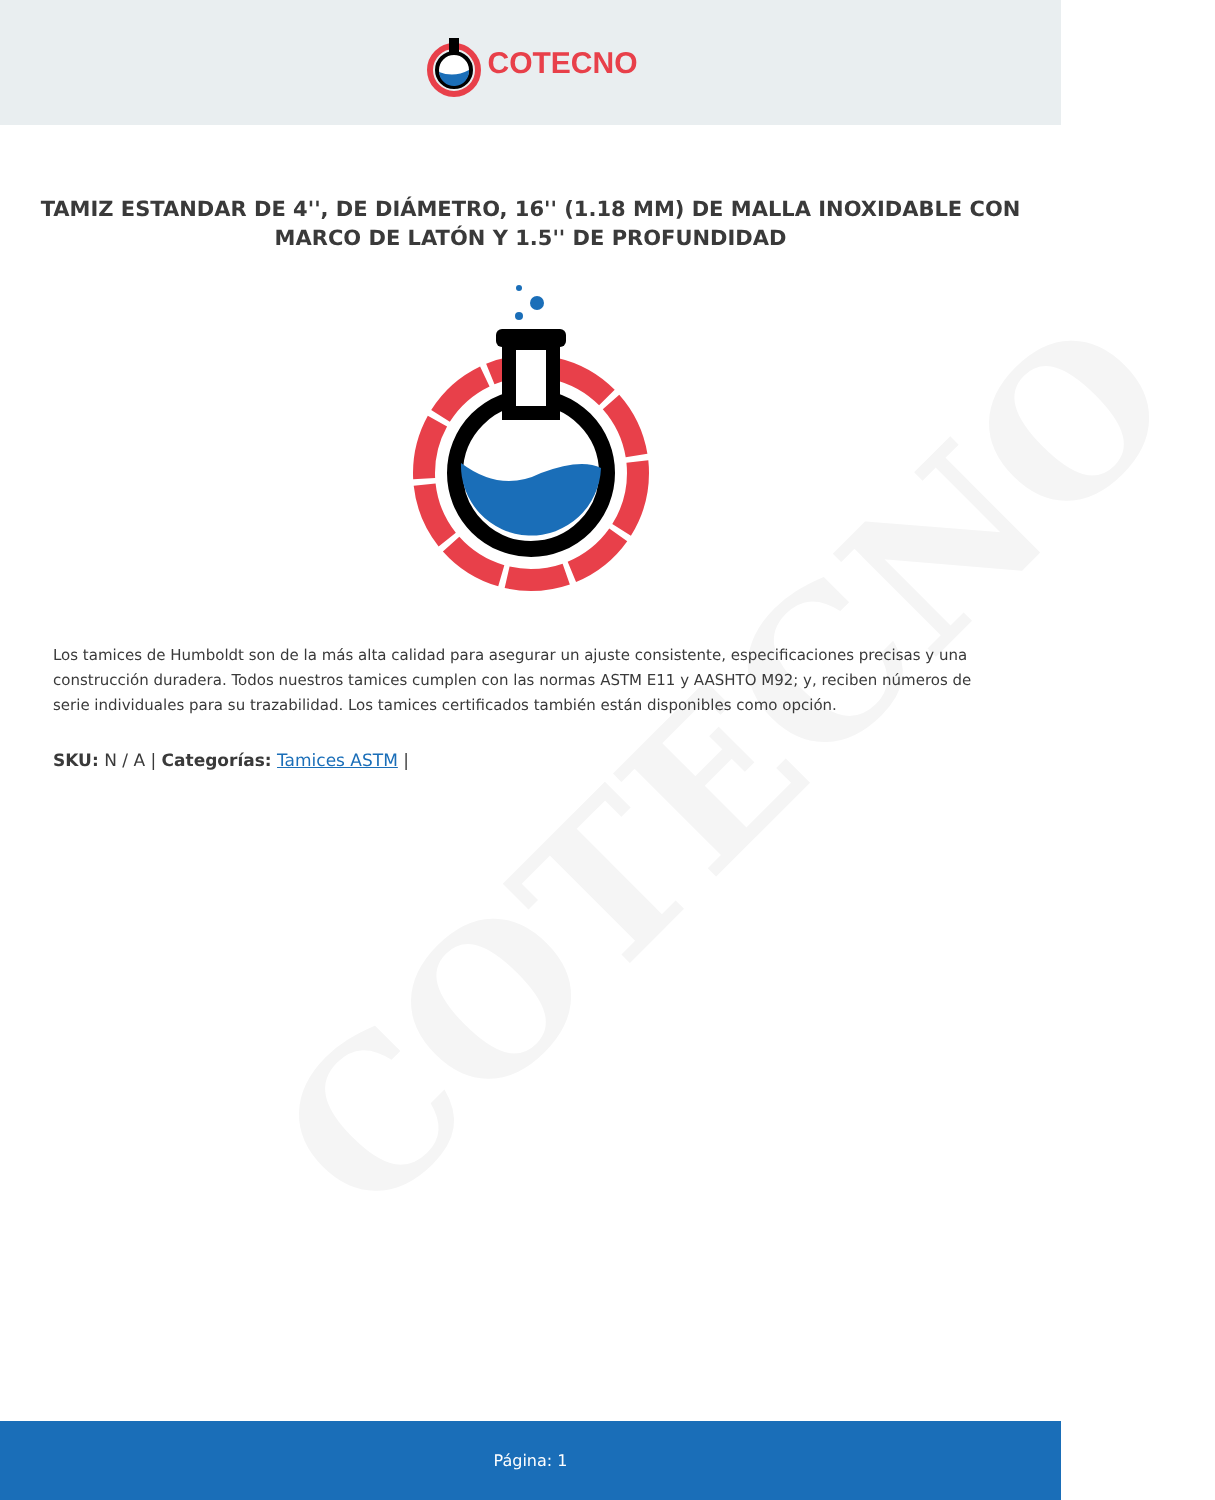COTECNO
COTECNO
TAMIZ ESTANDAR DE 4'', DE DIÁMETRO, 16'' (1.18 MM) DE MALLA INOXIDABLE CON MARCO DE LATÓN Y 1.5'' DE PROFUNDIDAD
Los tamices de Humboldt son de la más alta calidad para asegurar un ajuste consistente, especificaciones precisas y una construcción duradera. Todos nuestros tamices cumplen con las normas ASTM E11 y AASHTO M92; y, reciben números de serie individuales para su trazabilidad. Los tamices certificados también están disponibles como opción.
SKU: N / A | Categorías: Tamices ASTM |
Página: 1